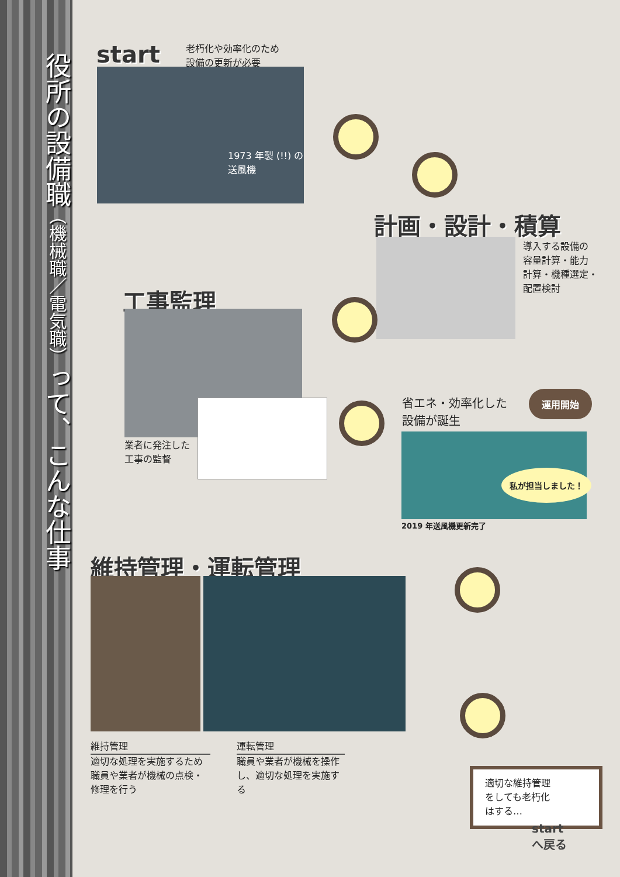役所の設備職（機械職／電気職）って、こんな仕事
start
老朽化や効率化のため
設備の更新が必要
1973 年製 (!!) の
送風機
計画・設計・積算
導入する設備の
容量計算・能力
計算・機種選定・
配置検討
工事監理
業者に発注した
工事の監督
省エネ・効率化した
設備が誕生
運用開始
私が担当しました！
2019 年送風機更新完了
維持管理・運転管理
維持管理
適切な処理を実施するため職員や業者が機械の点検・修理を行う
運転管理
職員や業者が機械を操作し、適切な処理を実施する
適切な維持管理
をしても老朽化
はする…
start
へ戻る